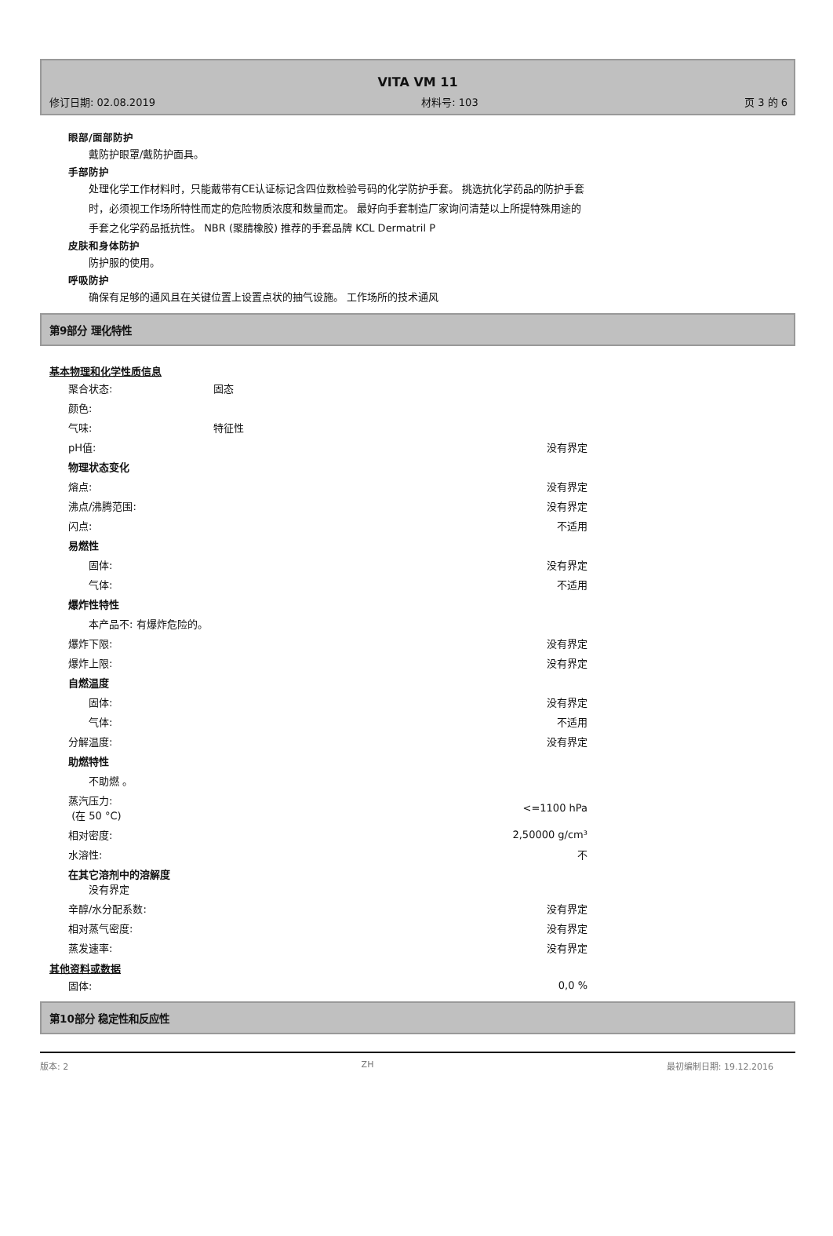VITA VM 11
修订日期: 02.08.2019 材料号: 103 页 3 的 6
眼部/面部防护
戴防护眼罩/戴防护面具。
手部防护
处理化学工作材料时，只能戴带有CE认证标记含四位数检验号码的化学防护手套。 挑选抗化学药品的防护手套
时，必须视工作场所特性而定的危险物质浓度和数量而定。 最好向手套制造厂家询问清楚以上所提特殊用途的
手套之化学药品抵抗性。 NBR (聚腈橡胶) 推荐的手套品牌 KCL Dermatril P
皮肤和身体防护
防护服的使用。
呼吸防护
确保有足够的通风且在关键位置上设置点状的抽气设施。 工作场所的技术通风
第9部分 理化特性
基本物理和化学性质信息
| 聚合状态: | 固态 | |
| 颜色: | | |
| 气味: | 特征性 | |
| pH值: | | 没有界定 |
| 物理状态变化 | | |
| 熔点: | | 没有界定 |
| 沸点/沸腾范围: | | 没有界定 |
| 闪点: | | 不适用 |
| 易燃性 | | |
| 固体: | | 没有界定 |
| 气体: | | 不适用 |
| 爆炸性特性 | | |
| 本产品不: 有爆炸危险的。 | | |
| 爆炸下限: | | 没有界定 |
| 爆炸上限: | | 没有界定 |
| 自燃温度 | | |
| 固体: | | 没有界定 |
| 气体: | | 不适用 |
| 分解温度: | | 没有界定 |
| 助燃特性 | | |
| 不助燃 。 | | |
| 蒸汽压力: (在 50 °C) | | <=1100 hPa |
| 相对密度: | | 2,50000 g/cm³ |
| 水溶性: | | 不 |
| 在其它溶剂中的溶解度 没有界定 | | |
| 辛醇/水分配系数: | | 没有界定 |
| 相对蒸气密度: | | 没有界定 |
| 蒸发速率: | | 没有界定 |
其他资料或数据
| 固体: | | 0,0 % |
第10部分 稳定性和反应性
版本: 2 ZH 最初编制日期: 19.12.2016